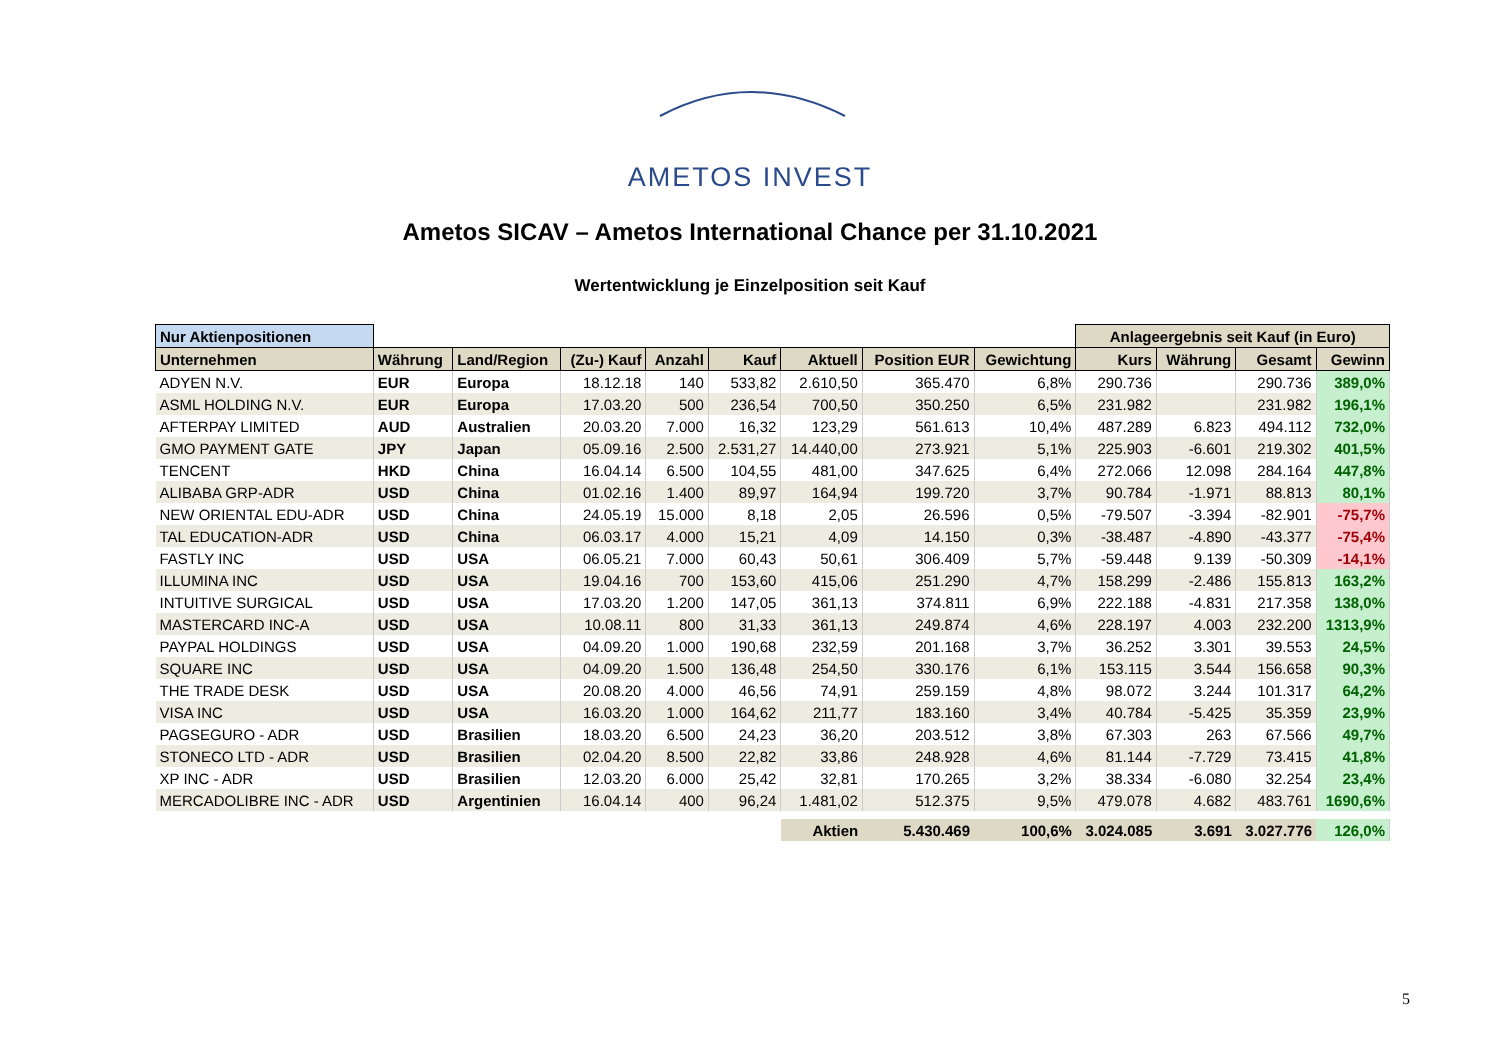AMETOS INVEST
Ametos SICAV – Ametos International Chance per 31.10.2021
Wertentwicklung je Einzelposition seit Kauf
| Nur Aktienpositionen | | | | | | | | | Anlageergebnis seit Kauf (in Euro) | | | |
| --- | --- | --- | --- | --- | --- | --- | --- | --- | --- | --- | --- | --- |
| Unternehmen | Währung | Land/Region | (Zu-) Kauf | Anzahl | Kauf | Aktuell | Position EUR | Gewichtung | Kurs | Währung | Gesamt | Gewinn |
| ADYEN N.V. | EUR | Europa | 18.12.18 | 140 | 533,82 | 2.610,50 | 365.470 | 6,8% | 290.736 | | 290.736 | 389,0% |
| ASML HOLDING N.V. | EUR | Europa | 17.03.20 | 500 | 236,54 | 700,50 | 350.250 | 6,5% | 231.982 | | 231.982 | 196,1% |
| AFTERPAY LIMITED | AUD | Australien | 20.03.20 | 7.000 | 16,32 | 123,29 | 561.613 | 10,4% | 487.289 | 6.823 | 494.112 | 732,0% |
| GMO PAYMENT GATE | JPY | Japan | 05.09.16 | 2.500 | 2.531,27 | 14.440,00 | 273.921 | 5,1% | 225.903 | -6.601 | 219.302 | 401,5% |
| TENCENT | HKD | China | 16.04.14 | 6.500 | 104,55 | 481,00 | 347.625 | 6,4% | 272.066 | 12.098 | 284.164 | 447,8% |
| ALIBABA GRP-ADR | USD | China | 01.02.16 | 1.400 | 89,97 | 164,94 | 199.720 | 3,7% | 90.784 | -1.971 | 88.813 | 80,1% |
| NEW ORIENTAL EDU-ADR | USD | China | 24.05.19 | 15.000 | 8,18 | 2,05 | 26.596 | 0,5% | -79.507 | -3.394 | -82.901 | -75,7% |
| TAL EDUCATION-ADR | USD | China | 06.03.17 | 4.000 | 15,21 | 4,09 | 14.150 | 0,3% | -38.487 | -4.890 | -43.377 | -75,4% |
| FASTLY INC | USD | USA | 06.05.21 | 7.000 | 60,43 | 50,61 | 306.409 | 5,7% | -59.448 | 9.139 | -50.309 | -14,1% |
| ILLUMINA INC | USD | USA | 19.04.16 | 700 | 153,60 | 415,06 | 251.290 | 4,7% | 158.299 | -2.486 | 155.813 | 163,2% |
| INTUITIVE SURGICAL | USD | USA | 17.03.20 | 1.200 | 147,05 | 361,13 | 374.811 | 6,9% | 222.188 | -4.831 | 217.358 | 138,0% |
| MASTERCARD INC-A | USD | USA | 10.08.11 | 800 | 31,33 | 361,13 | 249.874 | 4,6% | 228.197 | 4.003 | 232.200 | 1313,9% |
| PAYPAL HOLDINGS | USD | USA | 04.09.20 | 1.000 | 190,68 | 232,59 | 201.168 | 3,7% | 36.252 | 3.301 | 39.553 | 24,5% |
| SQUARE INC | USD | USA | 04.09.20 | 1.500 | 136,48 | 254,50 | 330.176 | 6,1% | 153.115 | 3.544 | 156.658 | 90,3% |
| THE TRADE DESK | USD | USA | 20.08.20 | 4.000 | 46,56 | 74,91 | 259.159 | 4,8% | 98.072 | 3.244 | 101.317 | 64,2% |
| VISA INC | USD | USA | 16.03.20 | 1.000 | 164,62 | 211,77 | 183.160 | 3,4% | 40.784 | -5.425 | 35.359 | 23,9% |
| PAGSEGURO - ADR | USD | Brasilien | 18.03.20 | 6.500 | 24,23 | 36,20 | 203.512 | 3,8% | 67.303 | 263 | 67.566 | 49,7% |
| STONECO LTD - ADR | USD | Brasilien | 02.04.20 | 8.500 | 22,82 | 33,86 | 248.928 | 4,6% | 81.144 | -7.729 | 73.415 | 41,8% |
| XP INC - ADR | USD | Brasilien | 12.03.20 | 6.000 | 25,42 | 32,81 | 170.265 | 3,2% | 38.334 | -6.080 | 32.254 | 23,4% |
| MERCADOLIBRE INC - ADR | USD | Argentinien | 16.04.14 | 400 | 96,24 | 1.481,02 | 512.375 | 9,5% | 479.078 | 4.682 | 483.761 | 1690,6% |
| | | | | | | Aktien | 5.430.469 | 100,6% | 3.024.085 | 3.691 | 3.027.776 | 126,0% |
5